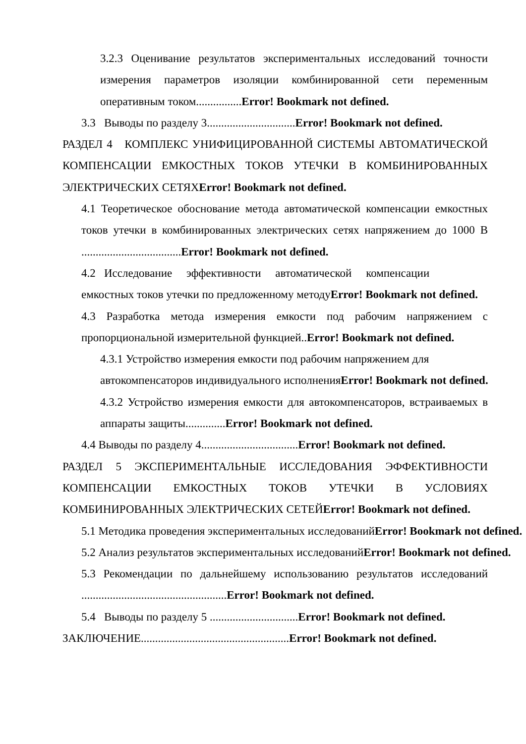3.2.3 Оценивание результатов экспериментальных исследований точности измерения параметров изоляции комбинированной сети переменным оперативным током................Error! Bookmark not defined.
3.3 Выводы по разделу 3...............................Error! Bookmark not defined.
РАЗДЕЛ 4 КОМПЛЕКС УНИФИЦИРОВАННОЙ СИСТЕМЫ АВТОМАТИЧЕСКОЙ КОМПЕНСАЦИИ ЕМКОСТНЫХ ТОКОВ УТЕЧКИ В КОМБИНИРОВАННЫХ ЭЛЕКТРИЧЕСКИХ СЕТЯХError! Bookmark not defined.
4.1 Теоретическое обоснование метода автоматической компенсации емкостных токов утечки в комбинированных электрических сетях напряжением до 1000 В ...................................Error! Bookmark not defined.
4.2 Исследование эффективности автоматической компенсации
емкостных токов утечки по предложенному методуError! Bookmark not defined.
4.3 Разработка метода измерения емкости под рабочим напряжением с пропорциональной измерительной функцией..Error! Bookmark not defined.
4.3.1 Устройство измерения емкости под рабочим напряжением для
автокомпенсаторов индивидуального исполненияError! Bookmark not defined.
4.3.2 Устройство измерения емкости для автокомпенсаторов, встраиваемых в аппараты защиты..............Error! Bookmark not defined.
4.4 Выводы по разделу 4..................................Error! Bookmark not defined.
РАЗДЕЛ 5 ЭКСПЕРИМЕНТАЛЬНЫЕ ИССЛЕДОВАНИЯ ЭФФЕКТИВНОСТИ КОМПЕНСАЦИИ ЕМКОСТНЫХ ТОКОВ УТЕЧКИ В УСЛОВИЯХ КОМБИНИРОВАННЫХ ЭЛЕКТРИЧЕСКИХ СЕТЕЙError! Bookmark not defined.
5.1 Методика проведения экспериментальных исследованийError! Bookmark not defined.
5.2 Анализ результатов экспериментальных исследованийError! Bookmark not defined.
5.3 Рекомендации по дальнейшему использованию результатов исследований ...................................................Error! Bookmark not defined.
5.4 Выводы по разделу 5 ...............................Error! Bookmark not defined.
ЗАКЛЮЧЕНИЕ....................................................Error! Bookmark not defined.